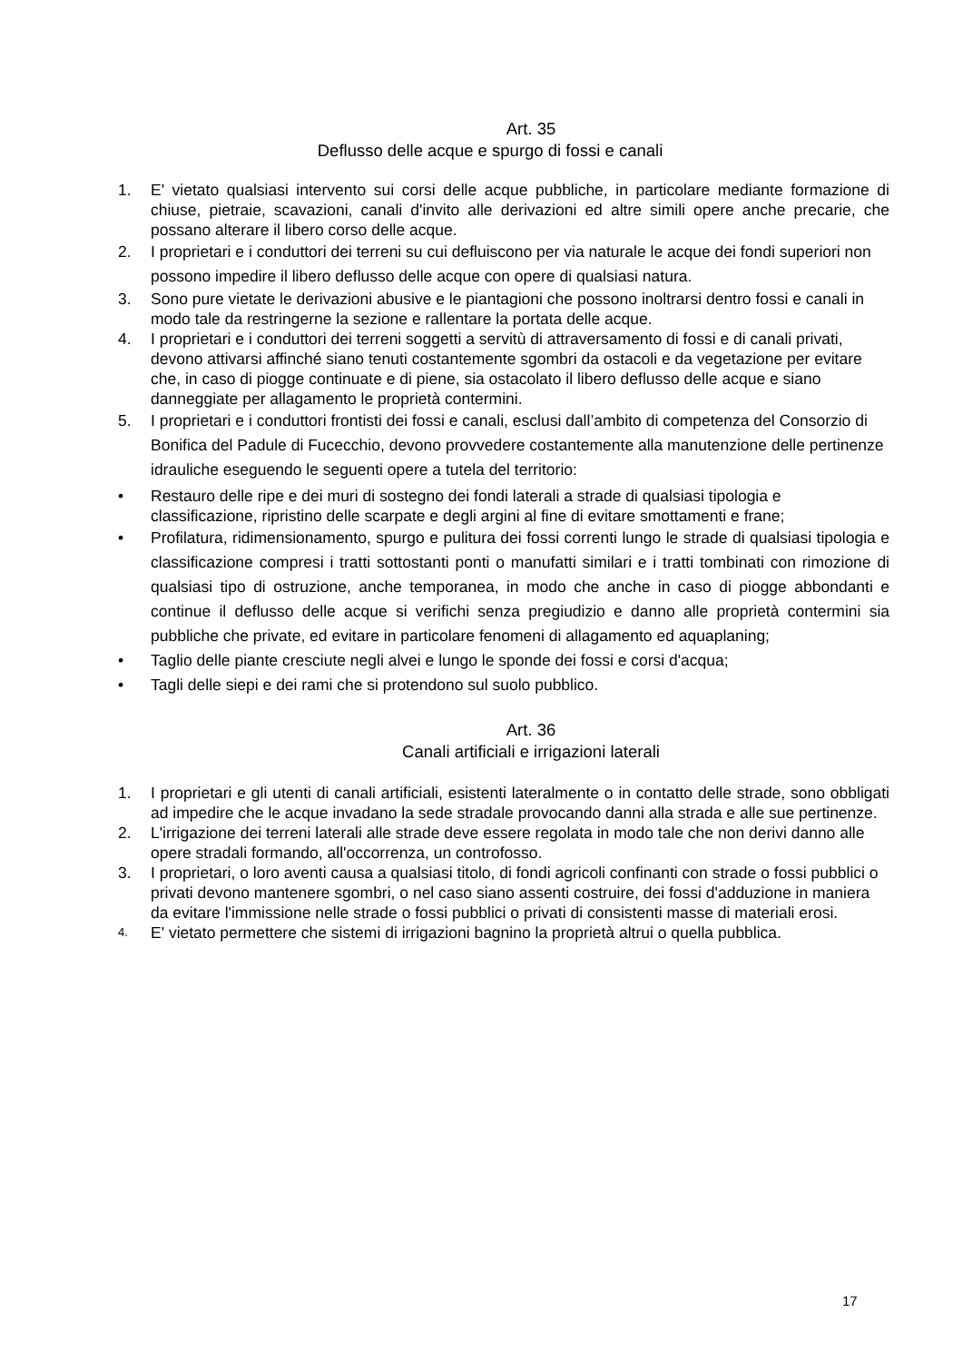Art. 35
Deflusso delle acque e spurgo di fossi e canali
1. E' vietato qualsiasi intervento sui corsi delle acque pubbliche, in particolare mediante formazione di chiuse, pietraie, scavazioni, canali d'invito alle derivazioni ed altre simili opere anche precarie, che possano alterare il libero corso delle acque.
2. I proprietari e i conduttori dei terreni su cui defluiscono per via naturale le acque dei fondi superiori non possono impedire il libero deflusso delle acque con opere di qualsiasi natura.
3. Sono pure vietate le derivazioni abusive e le piantagioni che possono inoltrarsi dentro fossi e canali in modo tale da restringerne la sezione e rallentare la portata delle acque.
4. I proprietari e i conduttori dei terreni soggetti a servitù di attraversamento di fossi e di canali privati, devono attivarsi affinché siano tenuti costantemente sgombri da ostacoli e da vegetazione per evitare che, in caso di piogge continuate e di piene, sia ostacolato il libero deflusso delle acque e siano danneggiate per allagamento le proprietà contermini.
5. I proprietari e i conduttori frontisti dei fossi e canali, esclusi dall’ambito di competenza del Consorzio di Bonifica del Padule di Fucecchio, devono provvedere costantemente alla manutenzione delle pertinenze idrauliche eseguendo le seguenti opere a tutela del territorio:
• Restauro delle ripe e dei muri di sostegno dei fondi laterali a strade di qualsiasi tipologia e classificazione, ripristino delle scarpate e degli argini al fine di evitare smottamenti e frane;
• Profilatura, ridimensionamento, spurgo e pulitura dei fossi correnti lungo le strade di qualsiasi tipologia e classificazione compresi i tratti sottostanti ponti o manufatti similari e i tratti tombinati con rimozione di qualsiasi tipo di ostruzione, anche temporanea, in modo che anche in caso di piogge abbondanti e continue il deflusso delle acque si verifichi senza pregiudizio e danno alle proprietà contermini sia pubbliche che private, ed evitare in particolare fenomeni di allagamento ed aquaplaning;
• Taglio delle piante cresciute negli alvei e lungo le sponde dei fossi e corsi d'acqua;
• Tagli delle siepi e dei rami che si protendono sul suolo pubblico.
Art. 36
Canali artificiali e irrigazioni laterali
1. I proprietari e gli utenti di canali artificiali, esistenti lateralmente o in contatto delle strade, sono obbligati ad impedire che le acque invadano la sede stradale provocando danni alla strada e alle sue pertinenze.
2. L'irrigazione dei terreni laterali alle strade deve essere regolata in modo tale che non derivi danno alle opere stradali formando, all'occorrenza, un controfosso.
3. I proprietari, o loro aventi causa a qualsiasi titolo, di fondi agricoli confinanti con strade o fossi pubblici o privati devono mantenere sgombri, o nel caso siano assenti costruire, dei fossi d'adduzione in maniera da evitare l'immissione nelle strade o fossi pubblici o privati di consistenti masse di materiali erosi.
4.
E' vietato permettere che sistemi di irrigazioni bagnino la proprietà altrui o quella pubblica.
17